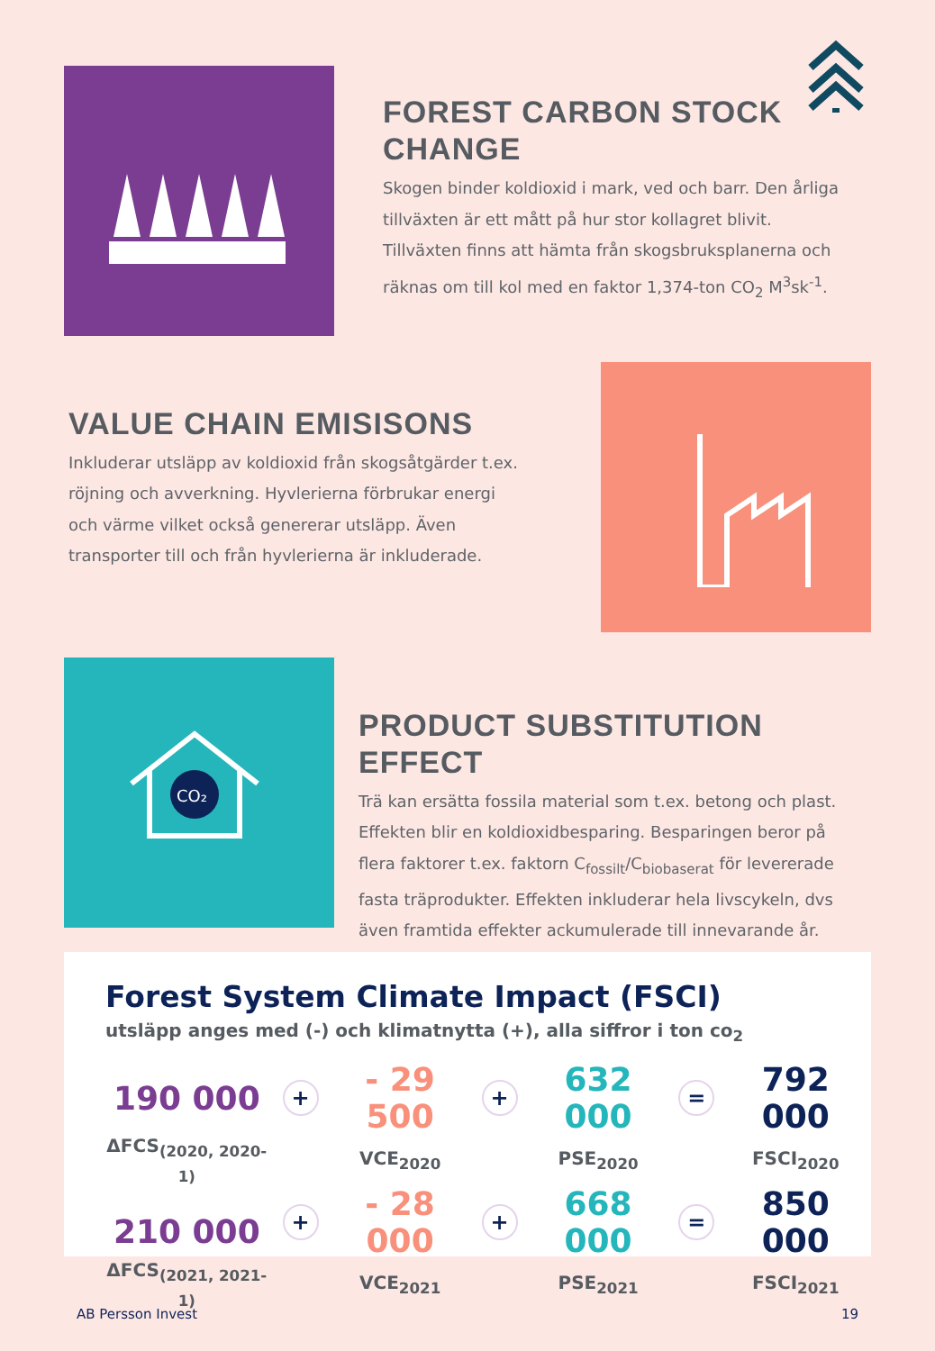FOREST CARBON STOCK CHANGE
Skogen binder koldioxid i mark, ved och barr. Den årliga tillväxten är ett mått på hur stor kollagret blivit. Tillväxten finns att hämta från skogsbruksplanerna och räknas om till kol med en faktor 1,374-ton CO<sub>2</sub> M<sup>3</sup>sk<sup>-1</sup>.
VALUE CHAIN EMISISONS
Inkluderar utsläpp av koldioxid från skogsåtgärder t.ex. röjning och avverkning. Hyvlerierna förbrukar energi och värme vilket också genererar utsläpp. Även transporter till och från hyvlerierna är inkluderade.
CO₂
PRODUCT SUBSTITUTION EFFECT
Trä kan ersätta fossila material som t.ex. betong och plast. Effekten blir en koldioxidbesparing. Besparingen beror på flera faktorer t.ex. faktorn C<sub>fossilt</sub>/C<sub>biobaserat</sub> för levererade fasta träprodukter. Effekten inkluderar hela livscykeln, dvs även framtida effekter ackumulerade till innevarande år.
Forest System Climate Impact (FSCI)
utsläpp anges med (-) och klimatnytta (+), alla siffror i ton co<sub>2</sub>
| 190 000 | + | - 29 500 | + | 632 000 | = | 792 000 |
| ΔFCS<sub>(2020, 2020-1)</sub> | | VCE<sub>2020</sub> | | PSE<sub>2020</sub> | | FSCI<sub>2020</sub> |
| 210 000 | + | - 28 000 | + | 668 000 | = | 850 000 |
| ΔFCS<sub>(2021, 2021-1)</sub> | | VCE<sub>2021</sub> | | PSE<sub>2021</sub> | | FSCI<sub>2021</sub> |
AB Persson Invest 19